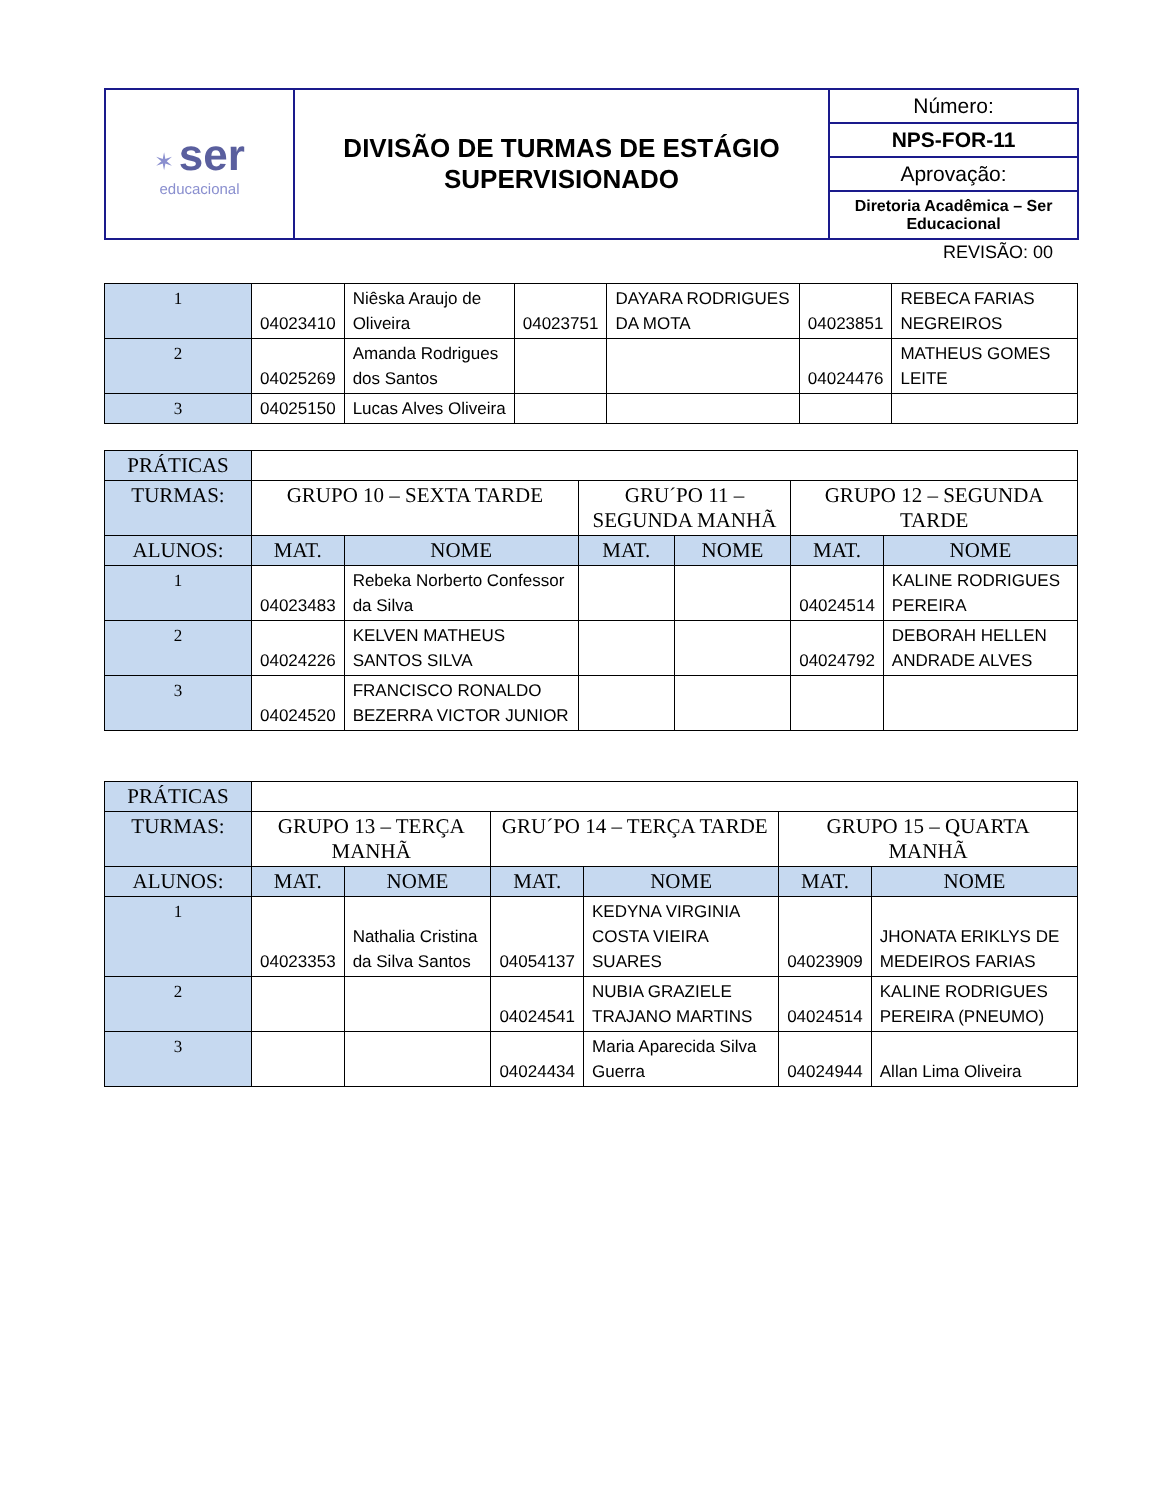| ✶ ser educacional | DIVISÃO DE TURMAS DE ESTÁGIO SUPERVISIONADO | Número: |
| | | NPS-FOR-11 |
| | | Aprovação: |
| | | Diretoria Acadêmica – Ser Educacional |
REVISÃO: 00
| 1 | 04023410 | Niêska Araujo de Oliveira | 04023751 | DAYARA RODRIGUES DA MOTA | 04023851 | REBECA FARIAS NEGREIROS |
| 2 | 04025269 | Amanda Rodrigues dos Santos | | | 04024476 | MATHEUS GOMES LEITE |
| 3 | 04025150 | Lucas Alves Oliveira | | | | |
| PRÁTICAS | | | | | | |
| --- | --- | --- | --- | --- | --- | --- |
| TURMAS: | GRUPO 10 – SEXTA TARDE | | GRU´PO 11 – SEGUNDA MANHÃ | | GRUPO 12 – SEGUNDA TARDE | |
| ALUNOS: | MAT. | NOME | MAT. | NOME | MAT. | NOME |
| 1 | 04023483 | Rebeka Norberto Confessor da Silva | | | 04024514 | KALINE RODRIGUES PEREIRA |
| 2 | 04024226 | KELVEN MATHEUS SANTOS SILVA | | | 04024792 | DEBORAH HELLEN ANDRADE ALVES |
| 3 | 04024520 | FRANCISCO RONALDO BEZERRA VICTOR JUNIOR | | | | |
| PRÁTICAS | | | | | | |
| --- | --- | --- | --- | --- | --- | --- |
| TURMAS: | GRUPO 13 – TERÇA MANHÃ | | GRU´PO 14 – TERÇA TARDE | | GRUPO 15 – QUARTA MANHÃ | |
| ALUNOS: | MAT. | NOME | MAT. | NOME | MAT. | NOME |
| 1 | 04023353 | Nathalia Cristina da Silva Santos | 04054137 | KEDYNA VIRGINIA COSTA VIEIRA SUARES | 04023909 | JHONATA ERIKLYS DE MEDEIROS FARIAS |
| 2 | | | 04024541 | NUBIA GRAZIELE TRAJANO MARTINS | 04024514 | KALINE RODRIGUES PEREIRA (PNEUMO) |
| 3 | | | 04024434 | Maria Aparecida Silva Guerra | 04024944 | Allan Lima Oliveira |